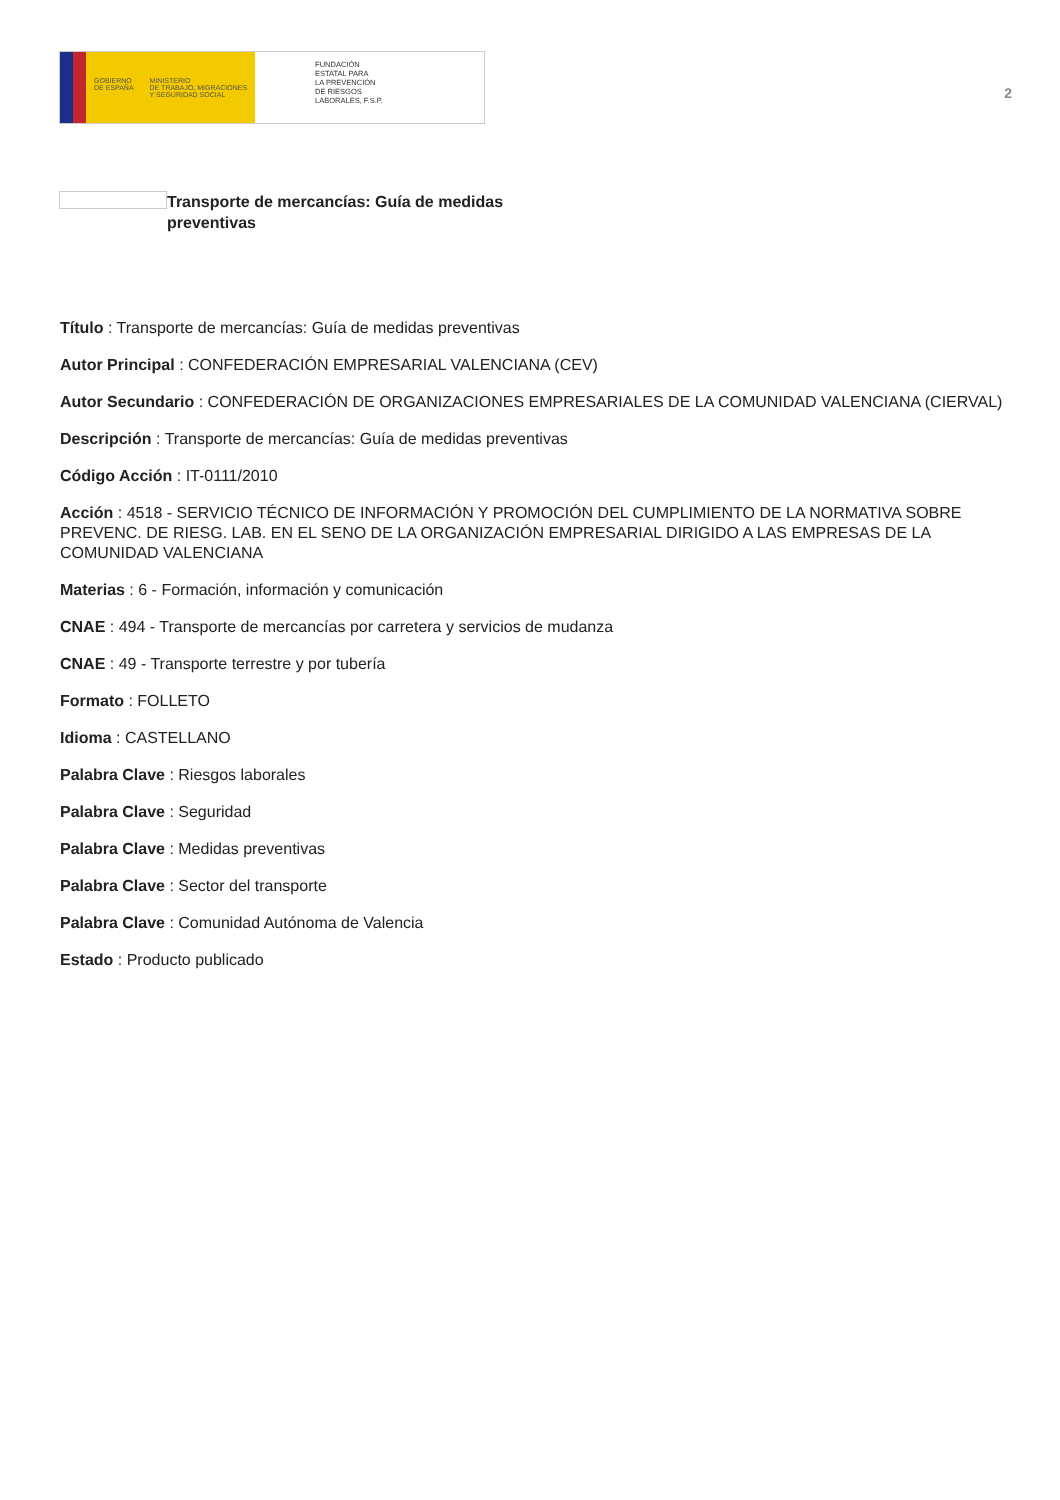GOBIERNO
DE ESPAÑA
MINISTERIO
DE TRABAJO, MIGRACIONES
Y SEGURIDAD SOCIAL
FUNDACIÓN
ESTATAL PARA
LA PREVENCIÓN
DE RIESGOS
LABORALES, F.S.P.
2
Transporte de mercancías: Guía de medidas preventivas
Título : Transporte de mercancías: Guía de medidas preventivas
Autor Principal : CONFEDERACIÓN EMPRESARIAL VALENCIANA (CEV)
Autor Secundario : CONFEDERACIÓN DE ORGANIZACIONES EMPRESARIALES DE LA COMUNIDAD VALENCIANA (CIERVAL)
Descripción : Transporte de mercancías: Guía de medidas preventivas
Código Acción : IT-0111/2010
Acción : 4518 - SERVICIO TÉCNICO DE INFORMACIÓN Y PROMOCIÓN DEL CUMPLIMIENTO DE LA NORMATIVA SOBRE PREVENC. DE RIESG. LAB. EN EL SENO DE LA ORGANIZACIÓN EMPRESARIAL DIRIGIDO A LAS EMPRESAS DE LA COMUNIDAD VALENCIANA
Materias : 6 - Formación, información y comunicación
CNAE : 494 - Transporte de mercancías por carretera y servicios de mudanza
CNAE : 49 - Transporte terrestre y por tubería
Formato : FOLLETO
Idioma : CASTELLANO
Palabra Clave : Riesgos laborales
Palabra Clave : Seguridad
Palabra Clave : Medidas preventivas
Palabra Clave : Sector del transporte
Palabra Clave : Comunidad Autónoma de Valencia
Estado : Producto publicado